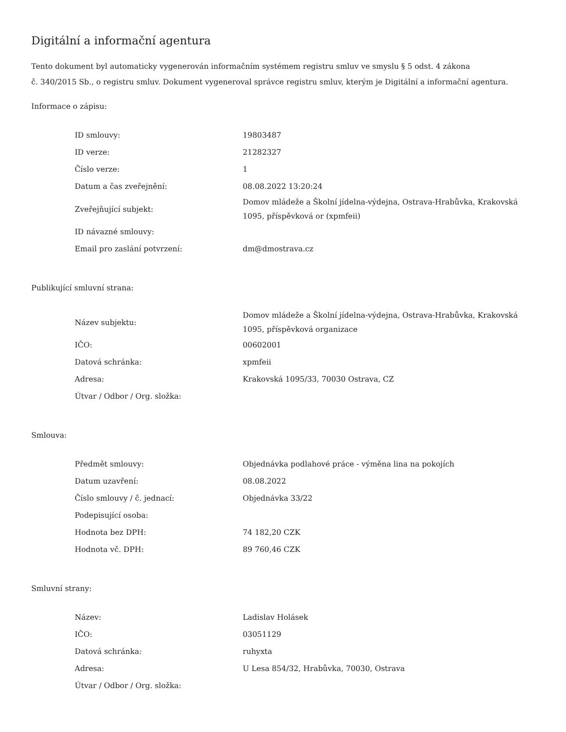Digitální a informační agentura
Tento dokument byl automaticky vygenerován informačním systémem registru smluv ve smyslu § 5 odst. 4 zákona
č. 340/2015 Sb., o registru smluv. Dokument vygeneroval správce registru smluv, kterým je Digitální a informační agentura.
Informace o zápisu:
| ID smlouvy: | 19803487 |
| ID verze: | 21282327 |
| Číslo verze: | 1 |
| Datum a čas zveřejnění: | 08.08.2022 13:20:24 |
| Zveřejňující subjekt: | Domov mládeže a Školní jídelna-výdejna, Ostrava-Hrabůvka, Krakovská 1095, příspěvková or (xpmfeii) |
| ID návazné smlouvy: | |
| Email pro zaslání potvrzení: | dm@dmostrava.cz |
Publikující smluvní strana:
| Název subjektu: | Domov mládeže a Školní jídelna-výdejna, Ostrava-Hrabůvka, Krakovská 1095, příspěvková organizace |
| IČO: | 00602001 |
| Datová schránka: | xpmfeii |
| Adresa: | Krakovská 1095/33, 70030 Ostrava, CZ |
| Útvar / Odbor / Org. složka: | |
Smlouva:
| Předmět smlouvy: | Objednávka podlahové práce - výměna lina na pokojích |
| Datum uzavření: | 08.08.2022 |
| Číslo smlouvy / č. jednací: | Objednávka 33/22 |
| Podepisující osoba: | |
| Hodnota bez DPH: | 74 182,20 CZK |
| Hodnota vč. DPH: | 89 760,46 CZK |
Smluvní strany:
| Název: | Ladislav Holásek |
| IČO: | 03051129 |
| Datová schránka: | ruhyxta |
| Adresa: | U Lesa 854/32, Hrabůvka, 70030, Ostrava |
| Útvar / Odbor / Org. složka: | |